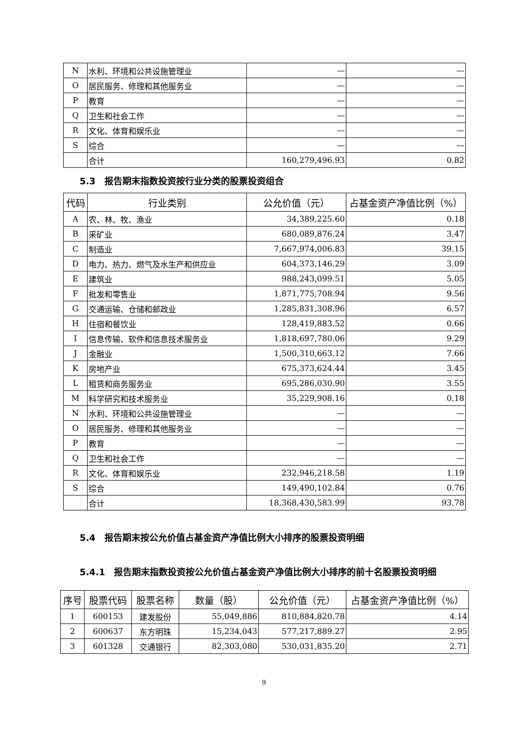| N | 水利、环境和公共设施管理业 | — | — |
| O | 居民服务、修理和其他服务业 | — | — |
| P | 教育 | — | — |
| Q | 卫生和社会工作 | — | — |
| R | 文化、体育和娱乐业 | — | — |
| S | 综合 | — | — |
| | 合计 | 160,279,496.93 | 0.82 |
5.3　报告期末指数投资按行业分类的股票投资组合
| 代码 | 行业类别 | 公允价值（元） | 占基金资产净值比例（%） |
| --- | --- | --- | --- |
| A | 农、林、牧、渔业 | 34,389,225.60 | 0.18 |
| B | 采矿业 | 680,089,876.24 | 3.47 |
| C | 制造业 | 7,667,974,006.83 | 39.15 |
| D | 电力、热力、燃气及水生产和供应业 | 604,373,146.29 | 3.09 |
| E | 建筑业 | 988,243,099.51 | 5.05 |
| F | 批发和零售业 | 1,871,775,708.94 | 9.56 |
| G | 交通运输、仓储和邮政业 | 1,285,831,308.96 | 6.57 |
| H | 住宿和餐饮业 | 128,419,883.52 | 0.66 |
| I | 信息传输、软件和信息技术服务业 | 1,818,697,780.06 | 9.29 |
| J | 金融业 | 1,500,310,663.12 | 7.66 |
| K | 房地产业 | 675,373,624.44 | 3.45 |
| L | 租赁和商务服务业 | 695,286,030.90 | 3.55 |
| M | 科学研究和技术服务业 | 35,229,908.16 | 0.18 |
| N | 水利、环境和公共设施管理业 | — | — |
| O | 居民服务、修理和其他服务业 | — | — |
| P | 教育 | — | — |
| Q | 卫生和社会工作 | — | — |
| R | 文化、体育和娱乐业 | 232,946,218.58 | 1.19 |
| S | 综合 | 149,490,102.84 | 0.76 |
| | 合计 | 18,368,430,583.99 | 93.78 |
5.4　报告期末按公允价值占基金资产净值比例大小排序的股票投资明细
5.4.1　报告期末指数投资按公允价值占基金资产净值比例大小排序的前十名股票投资明细
| 序号 | 股票代码 | 股票名称 | 数量（股） | 公允价值（元） | 占基金资产净值比例（%） |
| --- | --- | --- | --- | --- | --- |
| 1 | 600153 | 建发股份 | 55,049,886 | 810,884,820.78 | 4.14 |
| 2 | 600637 | 东方明珠 | 15,234,043 | 577,217,889.27 | 2.95 |
| 3 | 601328 | 交通银行 | 82,303,080 | 530,031,835.20 | 2.71 |
9